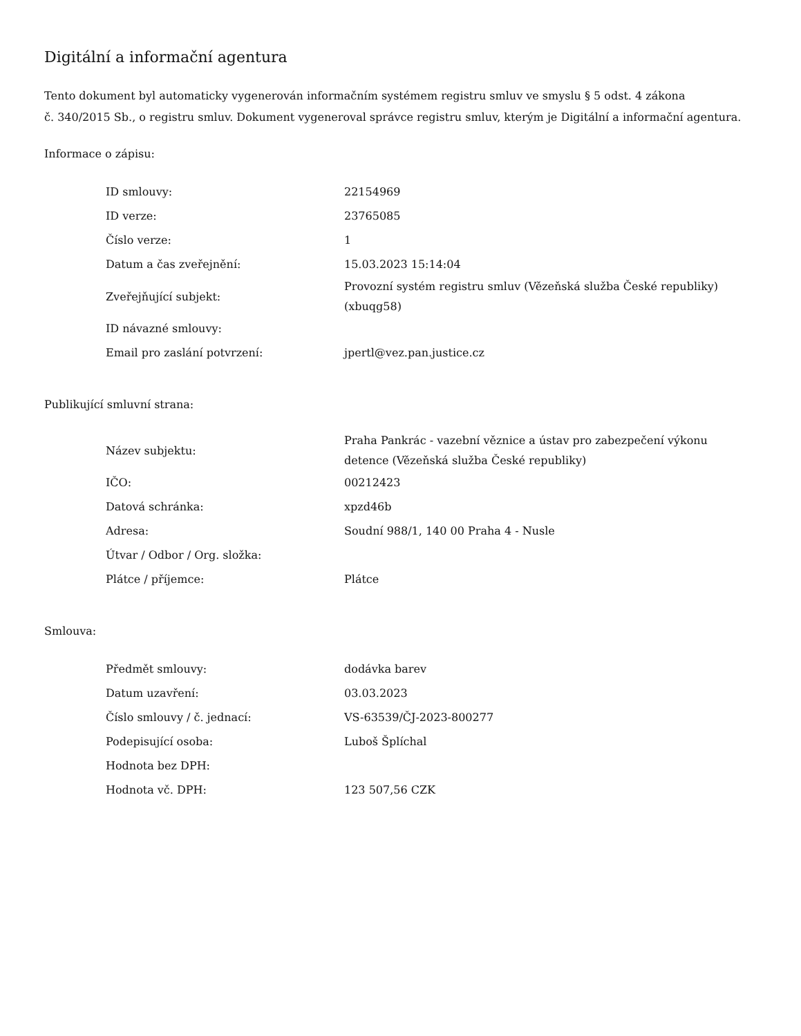Digitální a informační agentura
Tento dokument byl automaticky vygenerován informačním systémem registru smluv ve smyslu § 5 odst. 4 zákona
č. 340/2015 Sb., o registru smluv. Dokument vygeneroval správce registru smluv, kterým je Digitální a informační agentura.
Informace o zápisu:
| ID smlouvy: | 22154969 |
| ID verze: | 23765085 |
| Číslo verze: | 1 |
| Datum a čas zveřejnění: | 15.03.2023 15:14:04 |
| Zveřejňující subjekt: | Provozní systém registru smluv (Vězeňská služba České republiky) (xbuqg58) |
| ID návazné smlouvy: | |
| Email pro zaslání potvrzení: | jpertl@vez.pan.justice.cz |
Publikující smluvní strana:
| Název subjektu: | Praha Pankrác - vazební věznice a ústav pro zabezpečení výkonu detence (Vězeňská služba České republiky) |
| IČO: | 00212423 |
| Datová schránka: | xpzd46b |
| Adresa: | Soudní 988/1, 140 00 Praha 4 - Nusle |
| Útvar / Odbor / Org. složka: | |
| Plátce / příjemce: | Plátce |
Smlouva:
| Předmět smlouvy: | dodávka barev |
| Datum uzavření: | 03.03.2023 |
| Číslo smlouvy / č. jednací: | VS-63539/ČJ-2023-800277 |
| Podepisující osoba: | Luboš Šplíchal |
| Hodnota bez DPH: | |
| Hodnota vč. DPH: | 123 507,56 CZK |